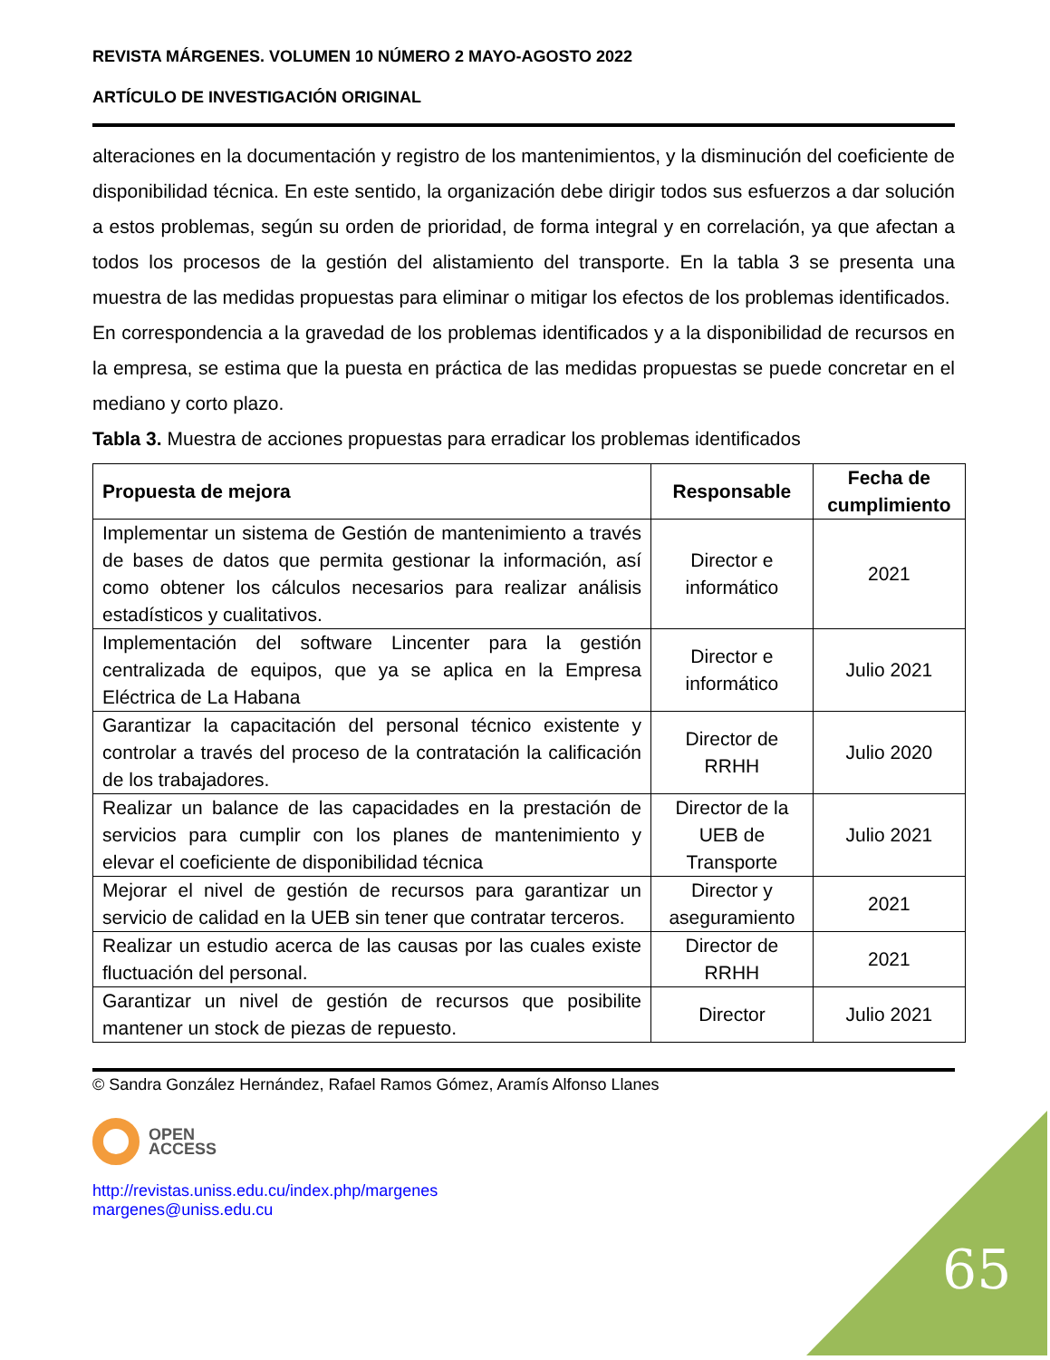REVISTA MÁRGENES. VOLUMEN 10 NÚMERO 2 MAYO-AGOSTO 2022
ARTÍCULO DE INVESTIGACIÓN ORIGINAL
alteraciones en la documentación y registro de los mantenimientos, y la disminución del coeficiente de disponibilidad técnica. En este sentido, la organización debe dirigir todos sus esfuerzos a dar solución a estos problemas, según su orden de prioridad, de forma integral y en correlación, ya que afectan a todos los procesos de la gestión del alistamiento del transporte. En la tabla 3 se presenta una muestra de las medidas propuestas para eliminar o mitigar los efectos de los problemas identificados.
En correspondencia a la gravedad de los problemas identificados y a la disponibilidad de recursos en la empresa, se estima que la puesta en práctica de las medidas propuestas se puede concretar en el mediano y corto plazo.
Tabla 3. Muestra de acciones propuestas para erradicar los problemas identificados
| Propuesta de mejora | Responsable | Fecha de cumplimiento |
| --- | --- | --- |
| Implementar un sistema de Gestión de mantenimiento a través de bases de datos que permita gestionar la información, así como obtener los cálculos necesarios para realizar análisis estadísticos y cualitativos. | Director e informático | 2021 |
| Implementación del software Lincenter para la gestión centralizada de equipos, que ya se aplica en la Empresa Eléctrica de La Habana | Director e informático | Julio 2021 |
| Garantizar la capacitación del personal técnico existente y controlar a través del proceso de la contratación la calificación de los trabajadores. | Director de RRHH | Julio 2020 |
| Realizar un balance de las capacidades en la prestación de servicios para cumplir con los planes de mantenimiento y elevar el coeficiente de disponibilidad técnica | Director de la UEB de Transporte | Julio 2021 |
| Mejorar el nivel de gestión de recursos para garantizar un servicio de calidad en la UEB sin tener que contratar terceros. | Director y aseguramiento | 2021 |
| Realizar un estudio acerca de las causas por las cuales existe fluctuación del personal. | Director de RRHH | 2021 |
| Garantizar un nivel de gestión de recursos que posibilite mantener un stock de piezas de repuesto. | Director | Julio 2021 |
© Sandra González Hernández, Rafael Ramos Gómez, Aramís Alfonso Llanes
OPEN
ACCESS
http://revistas.uniss.edu.cu/index.php/margenes
margenes@uniss.edu.cu
65